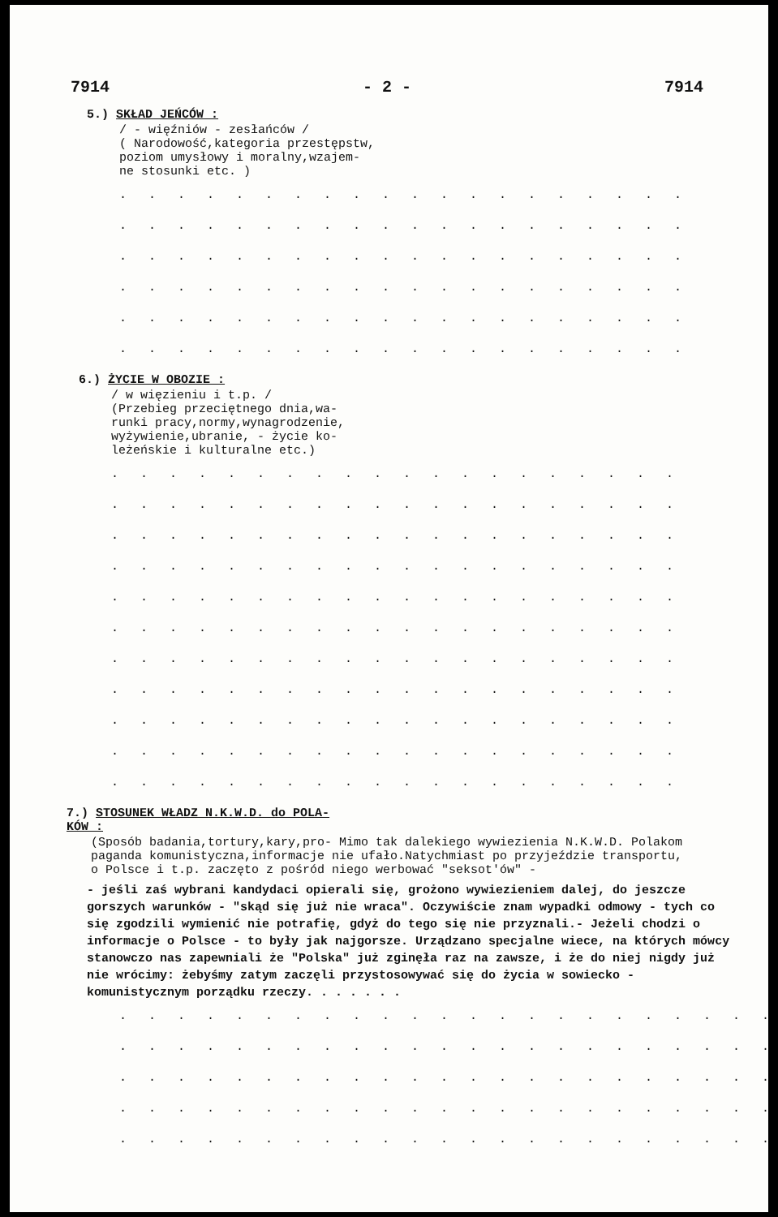7914 - 2 - 7914
5.) SKŁAD JEŃCÓW :
/ - więźniów - zesłańców /
( Narodowość,kategoria przestępstw,
poziom umysłowy i moralny,wzajem-
ne stosunki etc. )
. . . . . . . . . . . . . . . . . . . . . . . . . . . . . . . . . . . . . . .
. . . . . . . . . . . . . . . . . . . . . . . . . . . . . . . . . . . . . . .
. . . . . . . . . . . . . . . . . . . . . . . . . . . . . . . . . . . . . . .
. . . . . . . . . . . . . . . . . . . . . . . . . . . . . . . . . . . . . . .
. . . . . . . . . . . . . . . . . . . . . . . . . . . . . . . . . . . . . . .
. . . . . . . . . . . . . . . . . . . . . . . . . . . . . . . . . . . . . . .
6.) ŻYCIE W OBOZIE :
/ w więzieniu i t.p. /
(Przebieg przeciętnego dnia,wa-
runki pracy,normy,wynagrodzenie,
wyżywienie,ubranie, - życie ko-
leżeńskie i kulturalne etc.)
. . . . . . . . . . . . . . . . . . . . . . . . . . . . . . . . . . . . . . .
. . . . . . . . . . . . . . . . . . . . . . . . . . . . . . . . . . . . . . .
. . . . . . . . . . . . . . . . . . . . . . . . . . . . . . . . . . . . . . .
. . . . . . . . . . . . . . . . . . . . . . . . . . . . . . . . . . . . . . .
. . . . . . . . . . . . . . . . . . . . . . . . . . . . . . . . . . . . . . .
. . . . . . . . . . . . . . . . . . . . . . . . . . . . . . . . . . . . . . .
. . . . . . . . . . . . . . . . . . . . . . . . . . . . . . . . . . . . . . .
. . . . . . . . . . . . . . . . . . . . . . . . . . . . . . . . . . . . . . .
. . . . . . . . . . . . . . . . . . . . . . . . . . . . . . . . . . . . . . .
. . . . . . . . . . . . . . . . . . . . . . . . . . . . . . . . . . . . . . .
. . . . . . . . . . . . . . . . . . . . . . . . . . . . . . . . . . . . . . .
7.) STOSUNEK WŁADZ N.K.W.D. do POLA-
KÓW :
(Sposób badania,tortury,kary,pro- Mimo tak dalekiego wywiezienia N.K.W.D. Polakom
paganda komunistyczna,informacje nie ufało.Natychmiast po przyjeździe transportu,
o Polsce i t.p. zaczęto z pośród niego werbować "seksot'ów" -
- jeśli zaś wybrani kandydaci opierali się, grożono wywiezieniem dalej, do jeszcze gorszych warunków - "skąd się już nie wraca". Oczywiście znam wypadki odmowy - tych co się zgodzili wymienić nie potrafię, gdyż do tego się nie przyznali.- Jeżeli chodzi o informacje o Polsce - to były jak najgorsze. Urządzano specjalne wiece, na których mówcy stanowczo nas zapewniali że "Polska" już zginęła raz na zawsze, i że do niej nigdy już nie wrócimy: żebyśmy zatym zaczęli przystosowywać się do życia w sowiecko - komunistycznym porządku rzeczy. . . . . . .
. . . . . . . . . . . . . . . . . . . . . . . . . . . . . . . . . . . . . . .
. . . . . . . . . . . . . . . . . . . . . . . . . . . . . . . . . . . . . . .
. . . . . . . . . . . . . . . . . . . . . . . . . . . . . . . . . . . . . . .
. . . . . . . . . . . . . . . . . . . . . . . . . . . . . . . . . . . . . . .
. . . . . . . . . . . . . . . . . . . . . . . . . . . . . . . . . . . . . . .